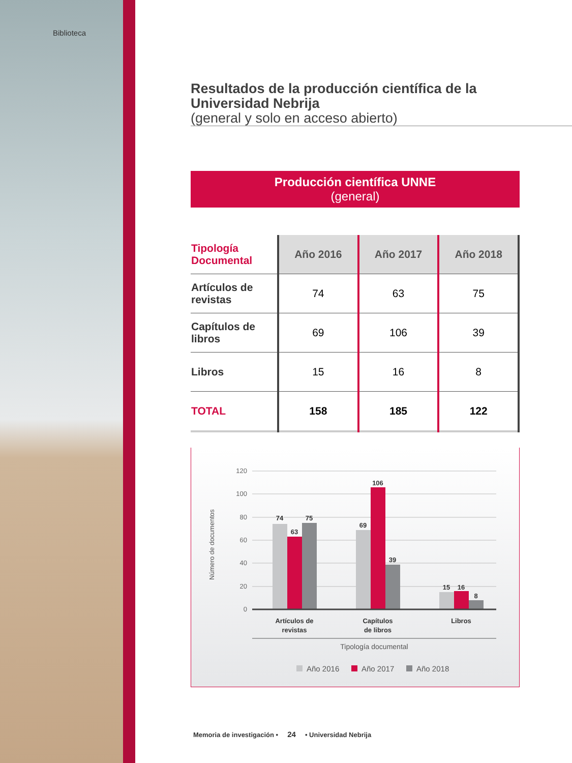Biblioteca
Resultados de la producción científica de la Universidad Nebrija
(general y solo en acceso abierto)
Producción científica UNNE
(general)
| Tipología Documental | Año 2016 | Año 2017 | Año 2018 |
| --- | --- | --- | --- |
| Artículos de revistas | 74 | 63 | 75 |
| Capítulos de libros | 69 | 106 | 39 |
| Libros | 15 | 16 | 8 |
| TOTAL | 158 | 185 | 122 |
Número de documentos
120
100
80
60
40
20
0
74
63
75
69
106
39
15
16
8
Artículos de
revistas
Capítulos
de libros
Libros
Tipología documental
Año 2016
Año 2017
Año 2018
Memoria de investigación • 24 • Universidad Nebrija